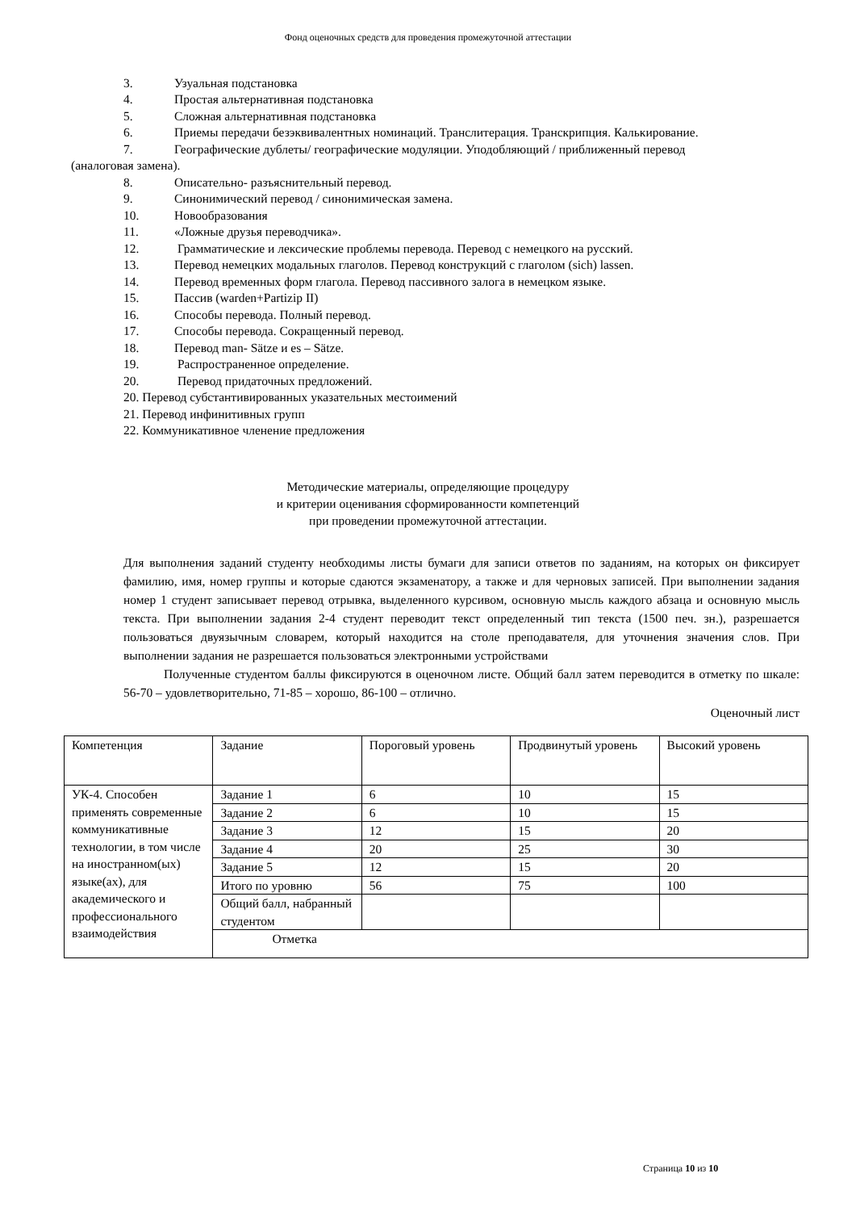Фонд оценочных средств для проведения промежуточной аттестации
3. Узуальная подстановка
4. Простая альтернативная подстановка
5. Сложная альтернативная подстановка
6. Приемы передачи безэквивалентных номинаций. Транслитерация. Транскрипция. Калькирование.
7. Географические дублеты/ географические модуляции. Уподобляющий / приближенный перевод
(аналоговая замена).
8. Описательно- разъяснительный перевод.
9. Синонимический перевод / синонимическая замена.
10. Новообразования
11. «Ложные друзья переводчика».
12. Грамматические и лексические проблемы перевода. Перевод с немецкого на русский.
13. Перевод немецких модальных глаголов. Перевод конструкций с глаголом (sich) lassen.
14. Перевод временных форм глагола. Перевод пассивного залога в немецком языке.
15. Пассив (warden+Partizip II)
16. Способы перевода. Полный перевод.
17. Способы перевода. Сокращенный перевод.
18. Перевод man- Sätze и es – Sätze.
19. Распространенное определение.
20. Перевод придаточных предложений.
20. Перевод субстантивированных указательных местоимений
21. Перевод инфинитивных групп
22. Коммуникативное членение предложения
Методические материалы, определяющие процедуру
и критерии оценивания сформированности компетенций
при проведении промежуточной аттестации.
Для выполнения заданий студенту необходимы листы бумаги для записи ответов по заданиям, на которых он фиксирует фамилию, имя, номер группы и которые сдаются экзаменатору, а также и для черновых записей. При выполнении задания номер 1 студент записывает перевод отрывка, выделенного курсивом, основную мысль каждого абзаца и основную мысль текста. При выполнении задания 2-4 студент переводит текст определенный тип текста (1500 печ. зн.), разрешается пользоваться двуязычным словарем, который находится на столе преподавателя, для уточнения значения слов. При выполнении задания не разрешается пользоваться электронными устройствами
Полученные студентом баллы фиксируются в оценочном листе. Общий балл затем переводится в отметку по шкале: 56-70 – удовлетворительно, 71-85 – хорошо, 86-100 – отлично.
Оценочный лист
| Компетенция | Задание | Пороговый уровень | Продвинутый уровень | Высокий уровень |
| УК-4. Способен применять современные коммуникативные технологии, в том числе на иностранном(ых) языке(ах), для академического и профессионального взаимодействия | Задание 1 | 6 | 10 | 15 |
| | Задание 2 | 6 | 10 | 15 |
| | Задание 3 | 12 | 15 | 20 |
| | Задание 4 | 20 | 25 | 30 |
| | Задание 5 | 12 | 15 | 20 |
| | Итого по уровню | 56 | 75 | 100 |
| | Общий балл, набранный студентом | | | |
| | Отметка | | | |
Страница 10 из 10